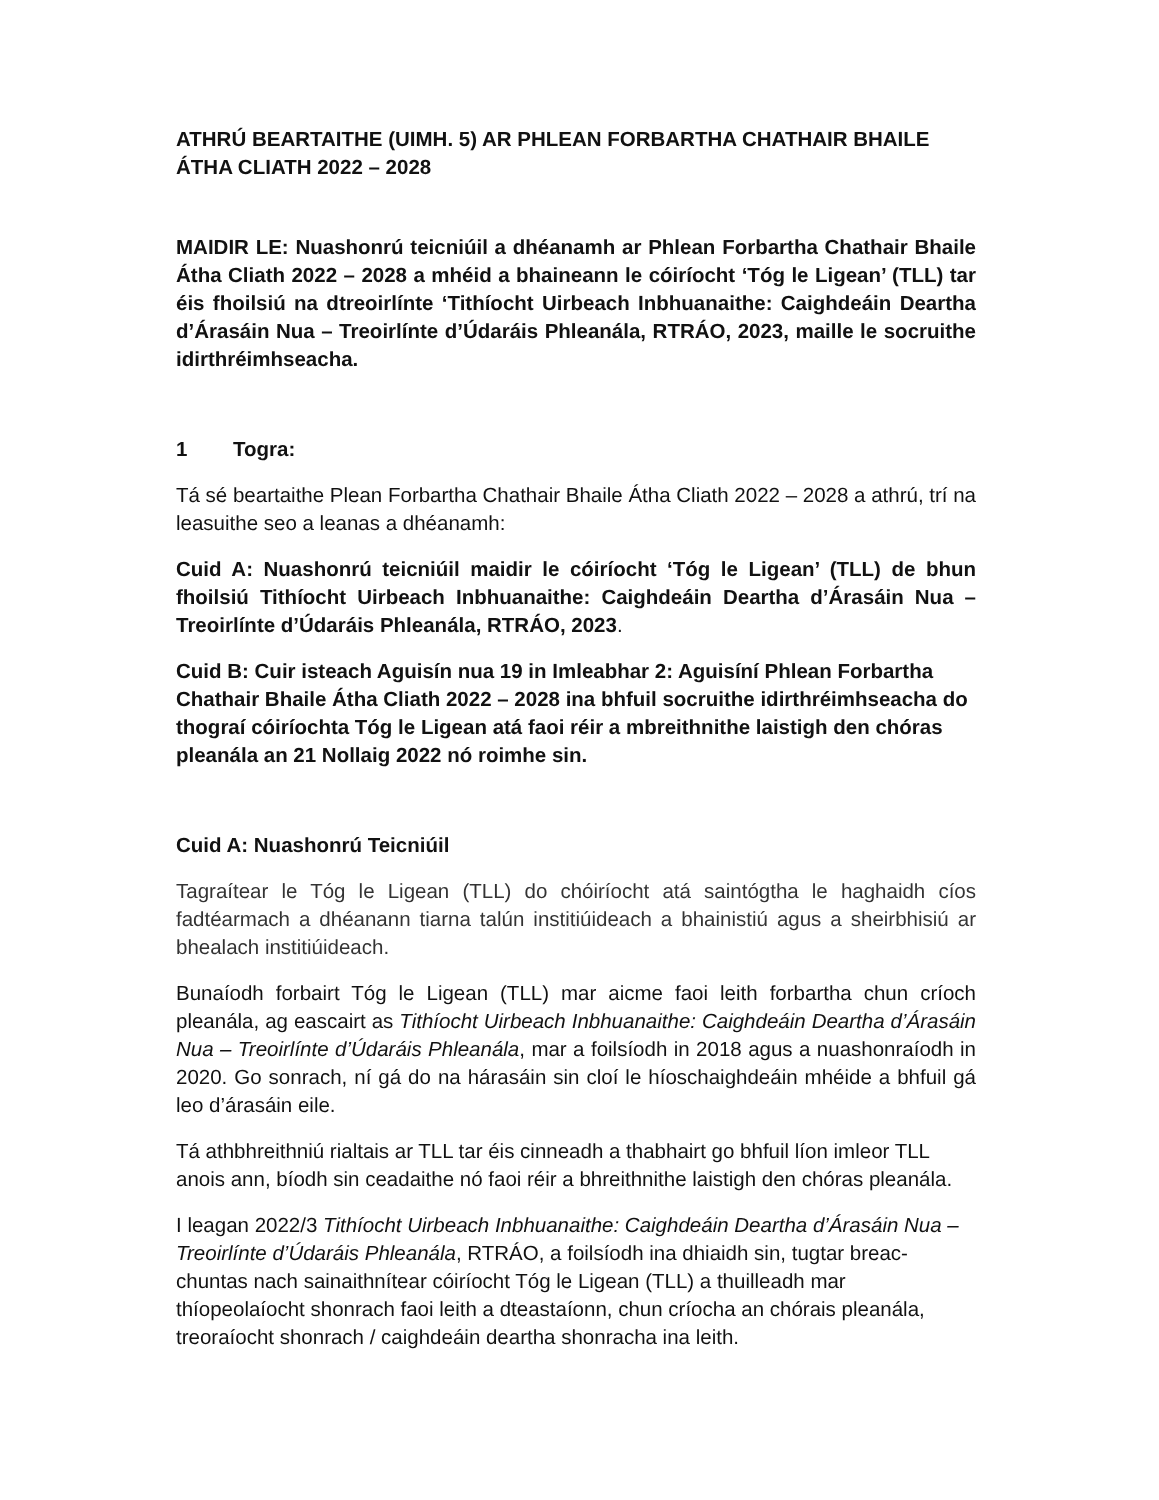ATHRÚ BEARTAITHE (UIMH. 5) AR PHLEAN FORBARTHA CHATHAIR BHAILE ÁTHA CLIATH 2022 – 2028
MAIDIR LE: Nuashonrú teicniúil a dhéanamh ar Phlean Forbartha Chathair Bhaile Átha Cliath 2022 – 2028 a mhéid a bhaineann le cóiríocht ‘Tóg le Ligean’ (TLL) tar éis fhoilsiú na dtreoirlínte ‘Tithíocht Uirbeach Inbhuanaithe: Caighdeáin Deartha d’Árasáin Nua – Treoirlínte d’Údaráis Phleanála, RTRÁO, 2023, maille le socruithe idirthréimhseacha.
1 Togra:
Tá sé beartaithe Plean Forbartha Chathair Bhaile Átha Cliath 2022 – 2028 a athrú, trí na leasuithe seo a leanas a dhéanamh:
Cuid A: Nuashonrú teicniúil maidir le cóiríocht ‘Tóg le Ligean’ (TLL) de bhun fhoilsiú Tithíocht Uirbeach Inbhuanaithe: Caighdeáin Deartha d’Árasáin Nua – Treoirlínte d’Údaráis Phleanála, RTRÁO, 2023.
Cuid B: Cuir isteach Aguisín nua 19 in Imleabhar 2: Aguisíní Phlean Forbartha Chathair Bhaile Átha Cliath 2022 – 2028 ina bhfuil socruithe idirthréimhseacha do thograí cóiríochta Tóg le Ligean atá faoi réir a mbreithnithe laistigh den chóras pleanála an 21 Nollaig 2022 nó roimhe sin.
Cuid A: Nuashonrú Teicniúil
Tagraítear le Tóg le Ligean (TLL) do chóiríocht atá saintógtha le haghaidh cíos fadtéarmach a dhéanann tiarna talún institiúideach a bhainistiú agus a sheirbhisiú ar bhealach institiúideach.
Bunaíodh forbairt Tóg le Ligean (TLL) mar aicme faoi leith forbartha chun críoch pleanála, ag eascairt as Tithíocht Uirbeach Inbhuanaithe: Caighdeáin Deartha d’Árasáin Nua – Treoirlínte d’Údaráis Phleanála, mar a foilsíodh in 2018 agus a nuashonraíodh in 2020. Go sonrach, ní gá do na hárasáin sin cloí le híoschaighdeáin mhéide a bhfuil gá leo d’árasáin eile.
Tá athbhreithniú rialtais ar TLL tar éis cinneadh a thabhairt go bhfuil líon imleor TLL anois ann, bíodh sin ceadaithe nó faoi réir a bhreithnithe laistigh den chóras pleanála.
I leagan 2022/3 Tithíocht Uirbeach Inbhuanaithe: Caighdeáin Deartha d’Árasáin Nua – Treoirlínte d’Údaráis Phleanála, RTRÁO, a foilsíodh ina dhiaidh sin, tugtar breac-chuntas nach sainaithnítear cóiríocht Tóg le Ligean (TLL) a thuilleadh mar thíopeolaíocht shonrach faoi leith a dteastaíonn, chun críocha an chórais pleanála, treoraíocht shonrach / caighdeáin deartha shonracha ina leith.